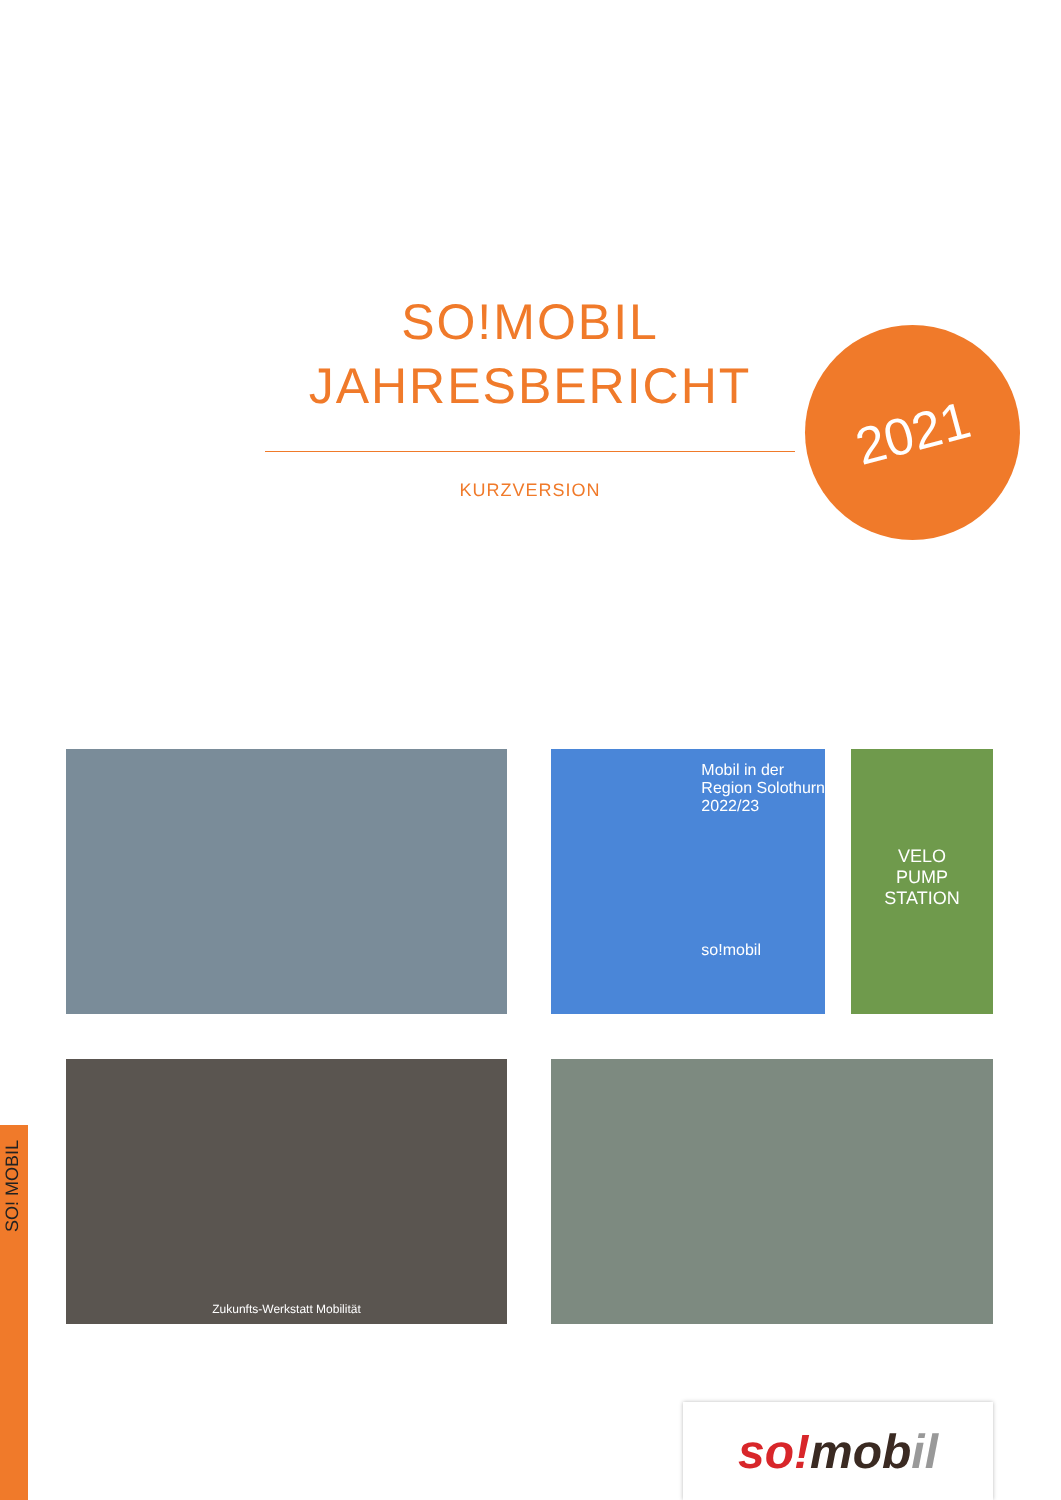SO!MOBIL
JAHRESBERICHT
KURZVERSION
2021
Mobil in der
Region Solothurn
2022/23
so!mobil
VELO
PUMP
STATION
Zukunfts-Werkstatt Mobilität
SO! MOBIL
so! mob il